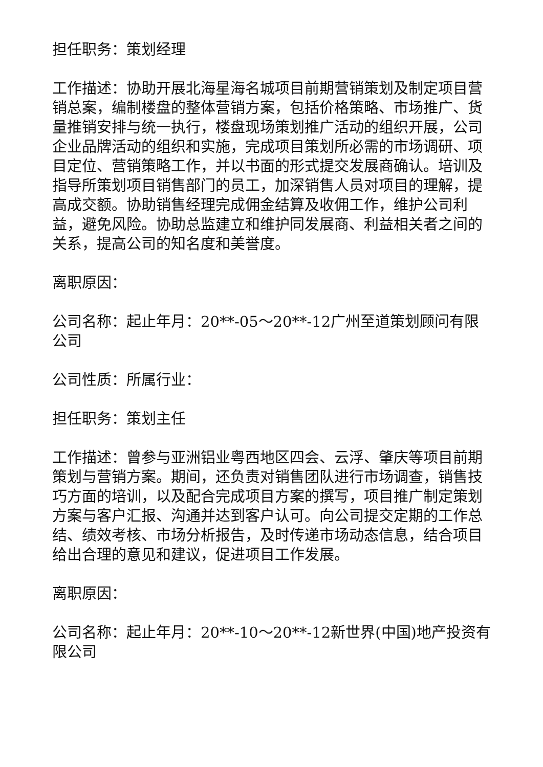担任职务：策划经理
工作描述：协助开展北海星海名城项目前期营销策划及制定项目营销总案，编制楼盘的整体营销方案，包括价格策略、市场推广、货量推销安排与统一执行，楼盘现场策划推广活动的组织开展，公司企业品牌活动的组织和实施，完成项目策划所必需的市场调研、项目定位、营销策略工作，并以书面的形式提交发展商确认。培训及指导所策划项目销售部门的员工，加深销售人员对项目的理解，提高成交额。协助销售经理完成佣金结算及收佣工作，维护公司利益，避免风险。协助总监建立和维护同发展商、利益相关者之间的关系，提高公司的知名度和美誉度。
离职原因：
公司名称：起止年月：20**-05～20**-12广州至道策划顾问有限公司
公司性质：所属行业：
担任职务：策划主任
工作描述：曾参与亚洲铝业粤西地区四会、云浮、肇庆等项目前期策划与营销方案。期间，还负责对销售团队进行市场调查，销售技巧方面的培训，以及配合完成项目方案的撰写，项目推广制定策划方案与客户汇报、沟通并达到客户认可。向公司提交定期的工作总结、绩效考核、市场分析报告，及时传递市场动态信息，结合项目给出合理的意见和建议，促进项目工作发展。
离职原因：
公司名称：起止年月：20**-10～20**-12新世界(中国)地产投资有限公司